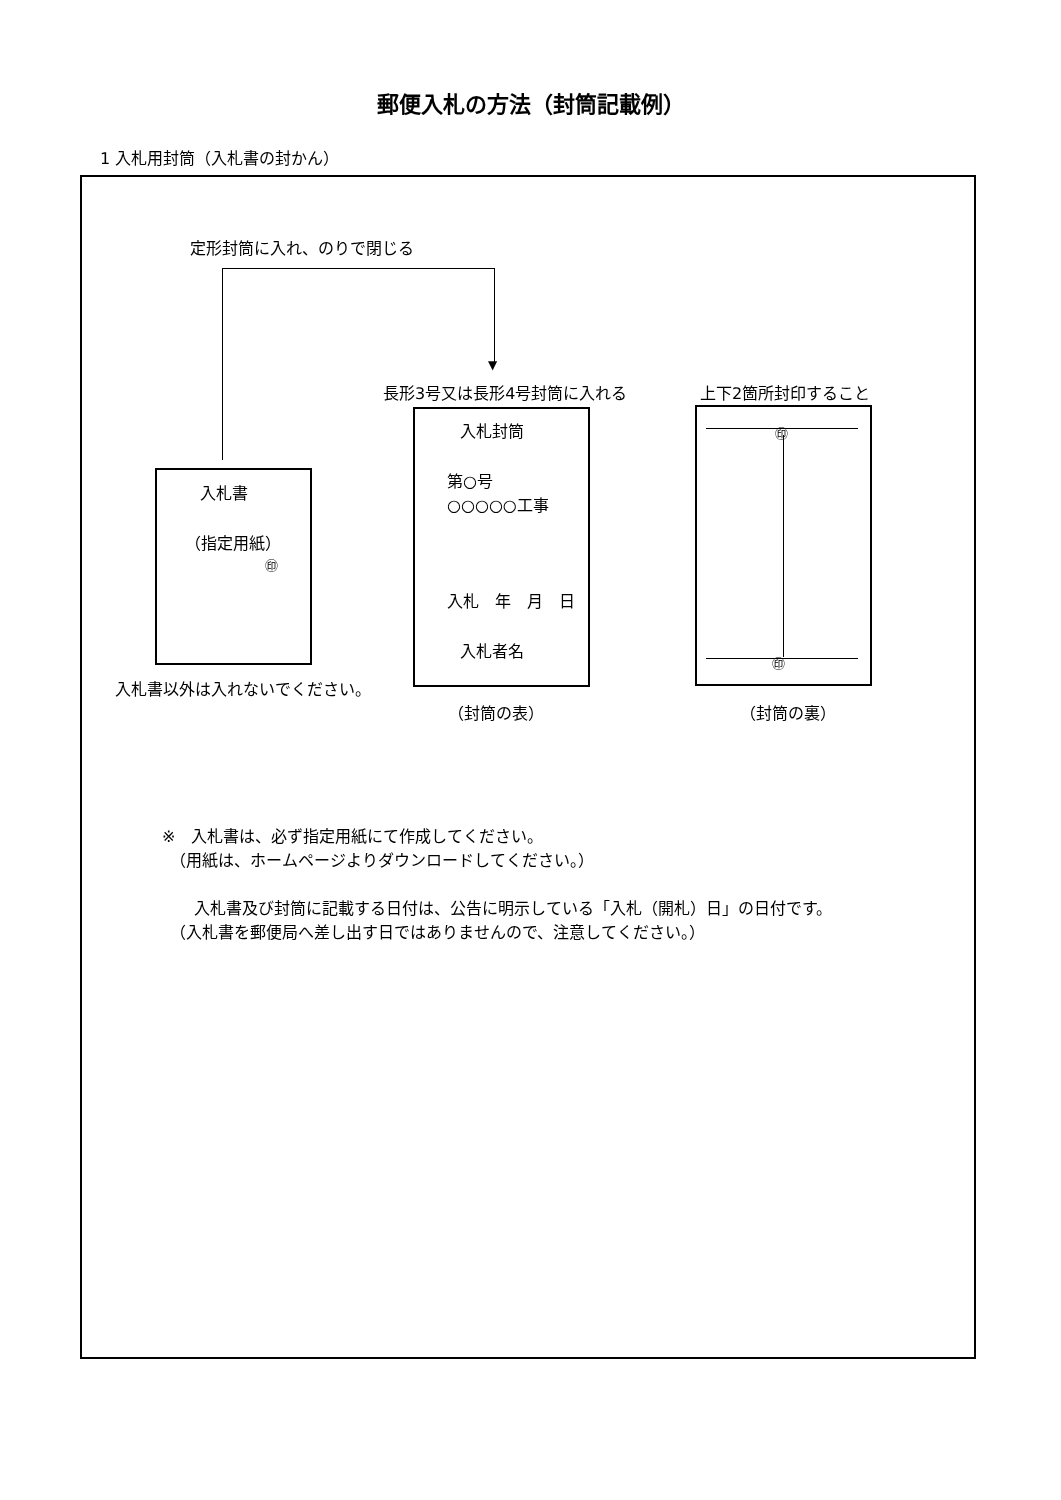郵便入札の方法（封筒記載例）
1 入札用封筒（入札書の封かん）
定形封筒に入れ、のりで閉じる
▼
入札書
（指定用紙）
㊞
入札書以外は入れないでください。
長形3号又は長形4号封筒に入れる
入札封筒
第○号
○○○○○工事
入札　年　月　日
入札者名
（封筒の表）
上下2箇所封印すること
㊞
㊞
（封筒の裏）
※　入札書は、必ず指定用紙にて作成してください。
　（用紙は、ホームページよりダウンロードしてください。）
　　入札書及び封筒に記載する日付は、公告に明示している「入札（開札）日」の日付です。
　（入札書を郵便局へ差し出す日ではありませんので、注意してください。）